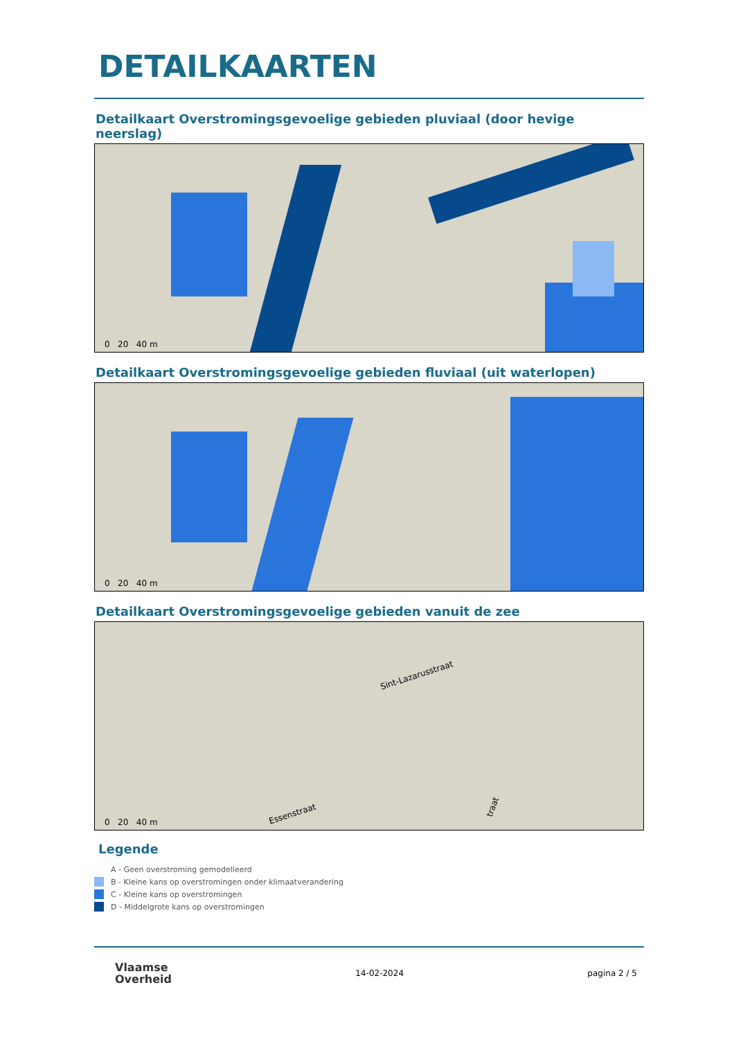DETAILKAARTEN
Detailkaart Overstromingsgevoelige gebieden pluviaal (door hevige neerslag)
0 20 40 m
Detailkaart Overstromingsgevoelige gebieden fluviaal (uit waterlopen)
0 20 40 m
Detailkaart Overstromingsgevoelige gebieden vanuit de zee
Sint-Lazarusstraat
Essenstraat
traat
0 20 40 m
Legende
A - Geen overstroming gemodelleerd
B - Kleine kans op overstromingen onder klimaatverandering
C - Kleine kans op overstromingen
D - Middelgrote kans op overstromingen
Vlaamse
Overheid
14-02-2024 pagina 2 / 5